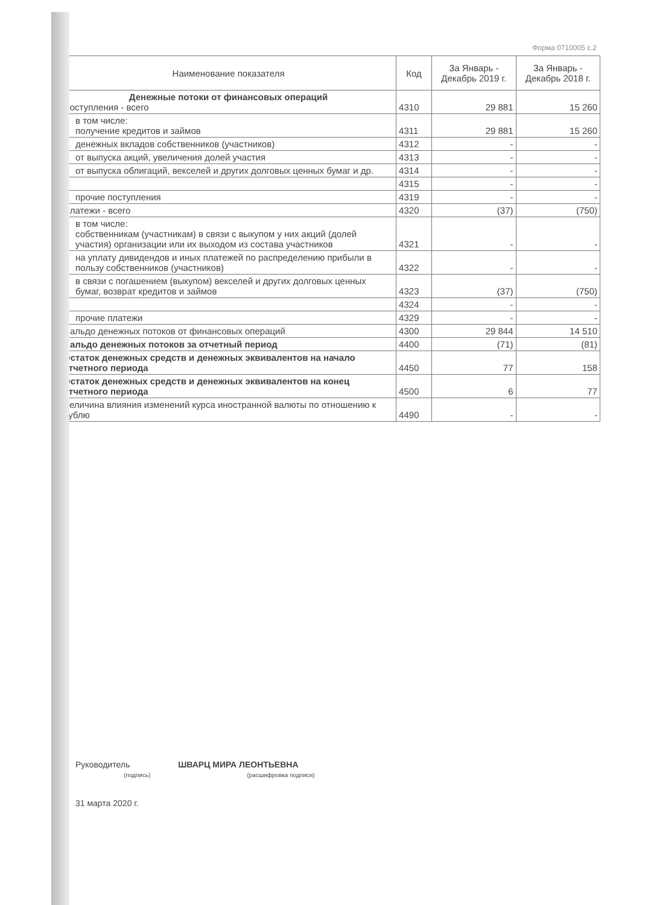Форма 0710005 с.2
| Наименование показателя | Код | За Январь - Декабрь 2019 г. | За Январь - Декабрь 2018 г. |
| --- | --- | --- | --- |
| Денежные потоки от финансовых операций Поступления - всего | 4310 | 29 881 | 15 260 |
| в том числе: получение кредитов и займов | 4311 | 29 881 | 15 260 |
| денежных вкладов собственников (участников) | 4312 | - | - |
| от выпуска акций, увеличения долей участия | 4313 | - | - |
| от выпуска облигаций, векселей и других долговых ценных бумаг и др. | 4314 | - | - |
| | 4315 | - | - |
| прочие поступления | 4319 | - | - |
| Платежи - всего | 4320 | (37) | (750) |
| в том числе: собственникам (участникам) в связи с выкупом у них акций (долей участия) организации или их выходом из состава участников | 4321 | - | - |
| на уплату дивидендов и иных платежей по распределению прибыли в пользу собственников (участников) | 4322 | - | - |
| в связи с погашением (выкупом) векселей и других долговых ценных бумаг, возврат кредитов и займов | 4323 | (37) | (750) |
| | 4324 | - | - |
| прочие платежи | 4329 | - | - |
| Сальдо денежных потоков от финансовых операций | 4300 | 29 844 | 14 510 |
| Сальдо денежных потоков за отчетный период | 4400 | (71) | (81) |
| Остаток денежных средств и денежных эквивалентов на начало отчетного периода | 4450 | 77 | 158 |
| Остаток денежных средств и денежных эквивалентов на конец отчетного периода | 4500 | 6 | 77 |
| Величина влияния изменений курса иностранной валюты по отношению к рублю | 4490 | - | - |
Руководитель ШВАРЦ МИРА ЛЕОНТЬЕВНА
(подпись) (расшифровка подписи)
31 марта 2020 г.